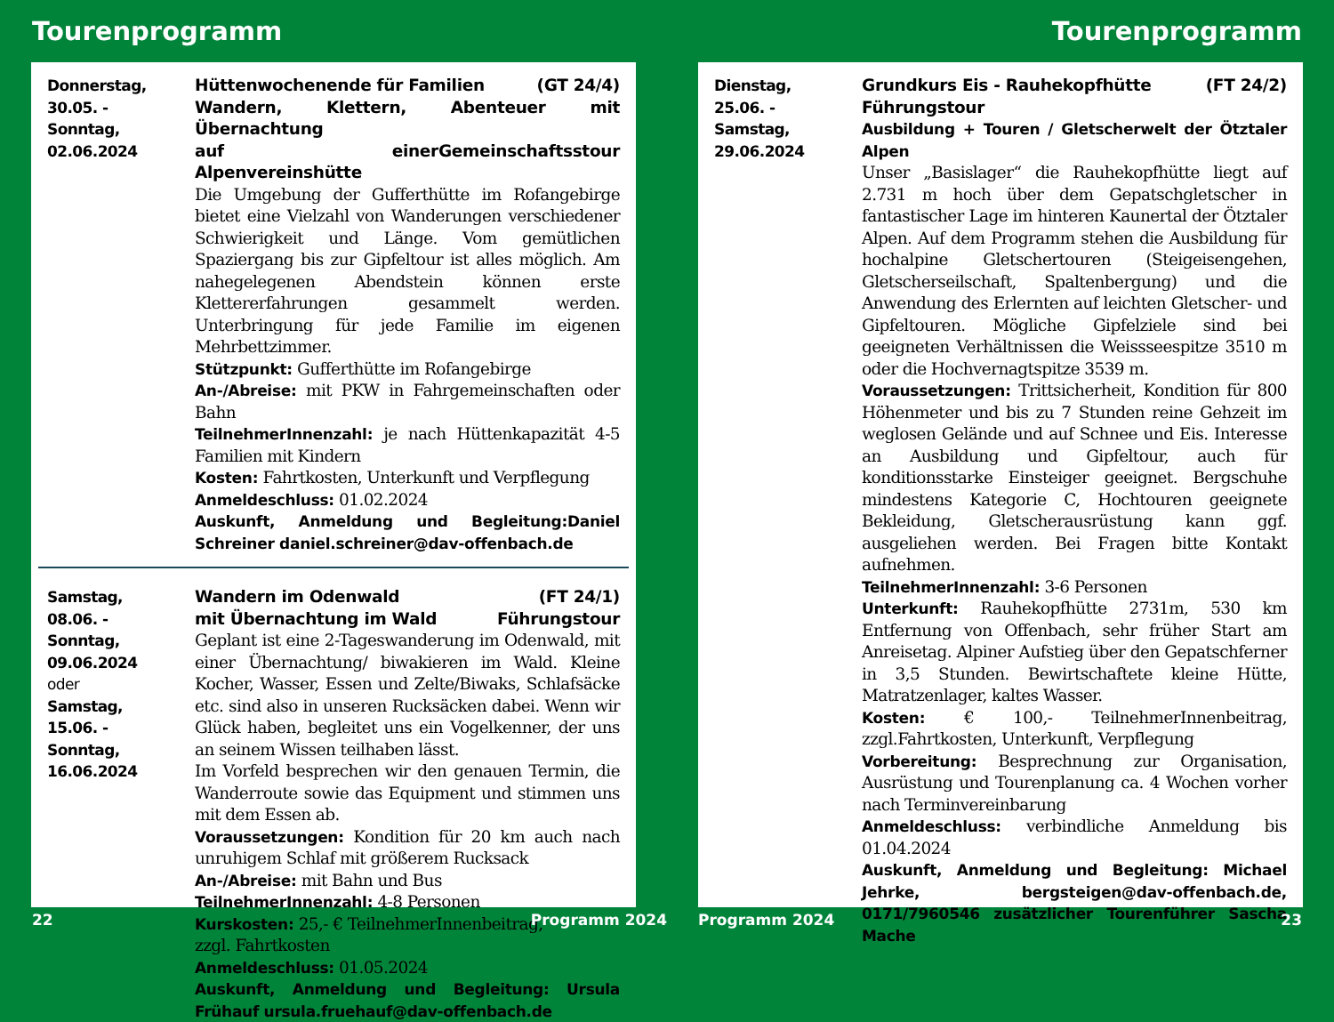Tourenprogramm
Donnerstag,
30.05. -
Sonntag,
02.06.2024
Hüttenwochenende für Familien (GT 24/4)
Wandern, Klettern, Abenteuer mit Übernachtung
auf einer Alpenvereinshütte Gemeinschaftsstour
Die Umgebung der Gufferthütte im Rofangebirge bietet eine Vielzahl von Wanderungen verschiedener Schwierigkeit und Länge. Vom gemütlichen Spaziergang bis zur Gipfeltour ist alles möglich. Am nahegelegenen Abendstein können erste Klettererfahrungen gesammelt werden. Unterbringung für jede Familie im eigenen Mehrbettzimmer.
Stützpunkt: Gufferthütte im Rofangebirge
An-/Abreise: mit PKW in Fahrgemeinschaften oder Bahn
TeilnehmerInnenzahl: je nach Hüttenkapazität 4-5 Familien mit Kindern
Kosten: Fahrtkosten, Unterkunft und Verpflegung
Anmeldeschluss: 01.02.2024
Auskunft, Anmeldung und Begleitung:Daniel Schreiner daniel.schreiner@dav-offenbach.de
Samstag,
08.06. -
Sonntag,
09.06.2024
oder
Samstag,
15.06. -
Sonntag,
16.06.2024
Wandern im Odenwald (FT 24/1)
mit Übernachtung im Wald Führungstour
Geplant ist eine 2-Tageswanderung im Odenwald, mit einer Übernachtung/ biwakieren im Wald. Kleine Kocher, Wasser, Essen und Zelte/Biwaks, Schlafsäcke etc. sind also in unseren Rucksäcken dabei. Wenn wir Glück haben, begleitet uns ein Vogelkenner, der uns an seinem Wissen teilhaben lässt.
Im Vorfeld besprechen wir den genauen Termin, die Wanderroute sowie das Equipment und stimmen uns mit dem Essen ab.
Voraussetzungen: Kondition für 20 km auch nach unruhigem Schlaf mit größerem Rucksack
An-/Abreise: mit Bahn und Bus
TeilnehmerInnenzahl: 4-8 Personen
Kurskosten: 25,- € TeilnehmerInnenbeitrag,
zzgl. Fahrtkosten
Anmeldeschluss: 01.05.2024
Auskunft, Anmeldung und Begleitung: Ursula Frühauf ursula.fruehauf@dav-offenbach.de
22 Programm 2024
Tourenprogramm
Dienstag,
25.06. -
Samstag,
29.06.2024
Grundkurs Eis - Rauhekopfhütte (FT 24/2)
Führungstour
Ausbildung + Touren / Gletscherwelt der Ötztaler Alpen
Unser „Basislager“ die Rauhekopfhütte liegt auf 2.731 m hoch über dem Gepatschgletscher in fantastischer Lage im hinteren Kaunertal der Ötztaler Alpen. Auf dem Programm stehen die Ausbildung für hochalpine Gletschertouren (Steigeisengehen, Gletscherseilschaft, Spaltenbergung) und die Anwendung des Erlernten auf leichten Gletscher- und Gipfeltouren. Mögliche Gipfelziele sind bei geeigneten Verhältnissen die Weissseespitze 3510 m oder die Hochvernagtspitze 3539 m.
Voraussetzungen: Trittsicherheit, Kondition für 800 Höhenmeter und bis zu 7 Stunden reine Gehzeit im weglosen Gelände und auf Schnee und Eis. Interesse an Ausbildung und Gipfeltour, auch für konditionsstarke Einsteiger geeignet. Bergschuhe mindestens Kategorie C, Hochtouren geeignete Bekleidung, Gletscherausrüstung kann ggf. ausgeliehen werden. Bei Fragen bitte Kontakt aufnehmen.
TeilnehmerInnenzahl: 3-6 Personen
Unterkunft: Rauhekopfhütte 2731m, 530 km Entfernung von Offenbach, sehr früher Start am Anreisetag. Alpiner Aufstieg über den Gepatschferner in 3,5 Stunden. Bewirtschaftete kleine Hütte, Matratzenlager, kaltes Wasser.
Kosten: € 100,- TeilnehmerInnenbeitrag, zzgl.Fahrtkosten, Unterkunft, Verpflegung
Vorbereitung: Besprechnung zur Organisation, Ausrüstung und Tourenplanung ca. 4 Wochen vorher nach Terminvereinbarung
Anmeldeschluss: verbindliche Anmeldung bis 01.04.2024
Auskunft, Anmeldung und Begleitung: Michael Jehrke, bergsteigen@dav-offenbach.de, 0171/7960546 zusätzlicher Tourenführer Sascha Mache
Programm 2024 23